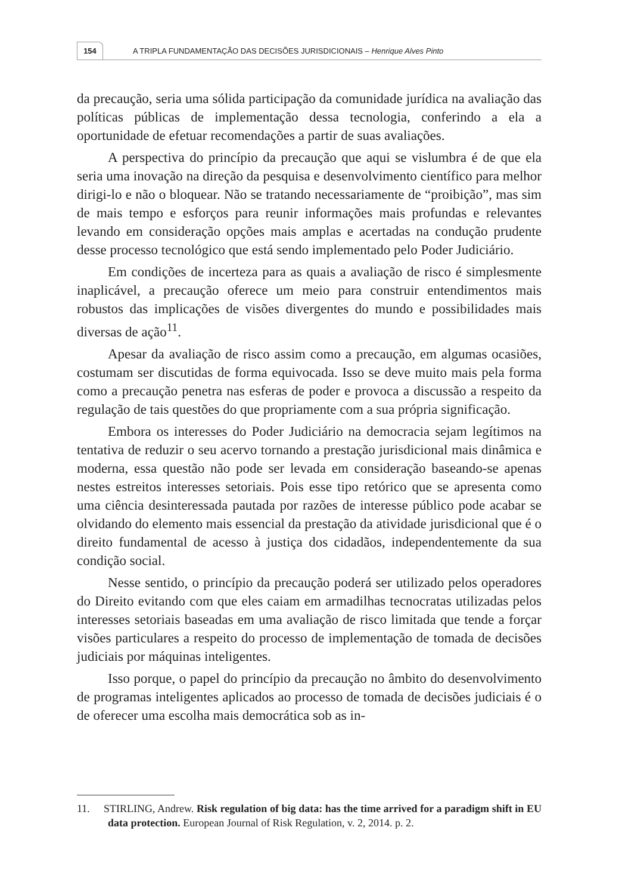154
A TRIPLA FUNDAMENTAÇÃO DAS DECISÕES JURISDICIONAIS – Henrique Alves Pinto
da precaução, seria uma sólida participação da comunidade jurídica na avaliação das políticas públicas de implementação dessa tecnologia, conferindo a ela a oportunidade de efetuar recomendações a partir de suas avaliações.
A perspectiva do princípio da precaução que aqui se vislumbra é de que ela seria uma inovação na direção da pesquisa e desenvolvimento científico para melhor dirigi-lo e não o bloquear. Não se tratando necessariamente de “proibição”, mas sim de mais tempo e esforços para reunir informações mais profundas e relevantes levando em consideração opções mais amplas e acertadas na condução prudente desse processo tecnológico que está sendo implementado pelo Poder Judiciário.
Em condições de incerteza para as quais a avaliação de risco é simplesmente inaplicável, a precaução oferece um meio para construir entendimentos mais robustos das implicações de visões divergentes do mundo e possibilidades mais diversas de ação<sup>11</sup>.
Apesar da avaliação de risco assim como a precaução, em algumas ocasiões, costumam ser discutidas de forma equivocada. Isso se deve muito mais pela forma como a precaução penetra nas esferas de poder e provoca a discussão a respeito da regulação de tais questões do que propriamente com a sua própria significação.
Embora os interesses do Poder Judiciário na democracia sejam legítimos na tentativa de reduzir o seu acervo tornando a prestação jurisdicional mais dinâmica e moderna, essa questão não pode ser levada em consideração baseando-se apenas nestes estreitos interesses setoriais. Pois esse tipo retórico que se apresenta como uma ciência desinteressada pautada por razões de interesse público pode acabar se olvidando do elemento mais essencial da prestação da atividade jurisdicional que é o direito fundamental de acesso à justiça dos cidadãos, independentemente da sua condição social.
Nesse sentido, o princípio da precaução poderá ser utilizado pelos operadores do Direito evitando com que eles caiam em armadilhas tecnocratas utilizadas pelos interesses setoriais baseadas em uma avaliação de risco limitada que tende a forçar visões particulares a respeito do processo de implementação de tomada de decisões judiciais por máquinas inteligentes.
Isso porque, o papel do princípio da precaução no âmbito do desenvolvimento de programas inteligentes aplicados ao processo de tomada de decisões judiciais é o de oferecer uma escolha mais democrática sob as in-
11. STIRLING, Andrew. Risk regulation of big data: has the time arrived for a paradigm shift in EU data protection. European Journal of Risk Regulation, v. 2, 2014. p. 2.